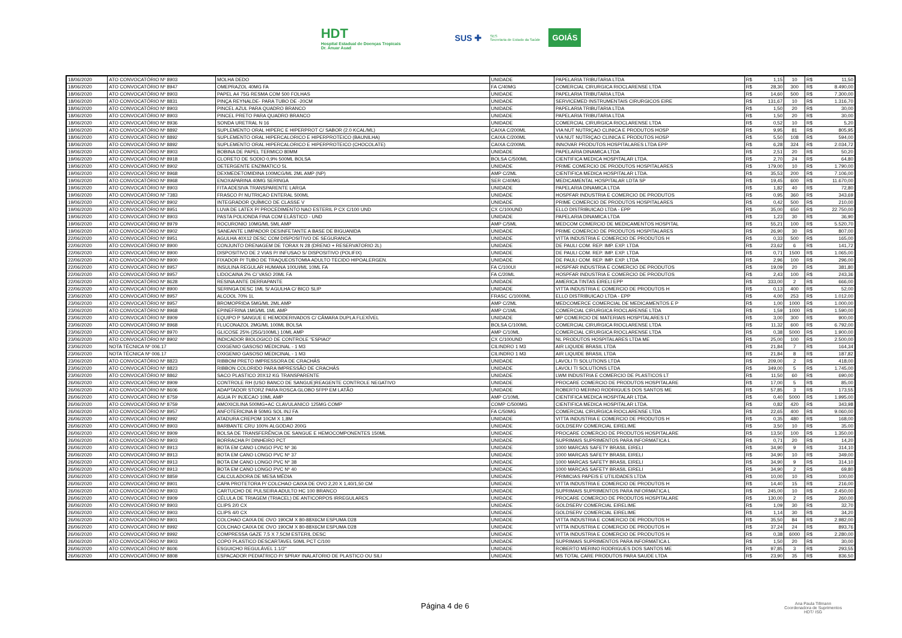HDT
Hospital Estadual de Doenças Tropicais
Dr. Anuar Auad
SUS ✚ SES
Secretaria de Estado da Saúde GOIÁS
| 18/06/2020 | ATO CONVOCATÓRIO Nº 8903 | MOLHA DEDO | UNIDADE | PAPELARIA TRIBUTARIA LTDA | R$ | 1,15 | 10 | R$ | 11,50 |
| 18/06/2020 | ATO CONVOCATÓRIO Nº 8947 | OMEPRAZOL 40MG FA | FA C/40MG | COMERCIAL CIRURGICA RIOCLARENSE LTDA | R$ | 28,30 | 300 | R$ | 8.490,00 |
| 18/06/2020 | ATO CONVOCATÓRIO Nº 8903 | PAPEL A4 75G RESMA COM 500 FOLHAS | UNIDADE | PAPELARIA TRIBUTARIA LTDA | R$ | 14,60 | 500 | R$ | 7.300,00 |
| 18/06/2020 | ATO CONVOCATÓRIO Nº 8831 | PINÇA REYNALDE- PARA TUBO DE -20CM | UNIDADE | SERVICEMED INSTRUMENTAIS CIRURGICOS EIRE | R$ | 131,67 | 10 | R$ | 1.316,70 |
| 18/06/2020 | ATO CONVOCATÓRIO Nº 8903 | PINCEL AZUL PARA QUADRO BRANCO | UNIDADE | PAPELARIA TRIBUTARIA LTDA | R$ | 1,50 | 20 | R$ | 30,00 |
| 18/06/2020 | ATO CONVOCATÓRIO Nº 8903 | PINCEL PRETO PARA QUADRO BRANCO | UNIDADE | PAPELARIA TRIBUTARIA LTDA | R$ | 1,50 | 20 | R$ | 30,00 |
| 18/06/2020 | ATO CONVOCATÓRIO Nº 8936 | SONDA URETRAL N 16 | UNIDADE | COMERCIAL CIRURGICA RIOCLARENSE LTDA | R$ | 0,52 | 10 | R$ | 5,20 |
| 18/06/2020 | ATO CONVOCATÓRIO Nº 8892 | SUPLEMENTO ORAL HIPERC E HIPERPROT C/ SABOR (2.0 KCAL/ML) | CAIXA C/200ML | VIA NUT NUTRIÇAO CLINICA E PRODUTOS HOSP | R$ | 9,95 | 81 | R$ | 805,95 |
| 18/06/2020 | ATO CONVOCATÓRIO Nº 8892 | SUPLEMENTO ORAL HIPERCALORICO E HIPERPROTEICO (BAUNILHA) | CAIXA C/200ML | VIA NUT NUTRIÇAO CLINICA E PRODUTOS HOSP | R$ | 5,50 | 108 | R$ | 594,00 |
| 18/06/2020 | ATO CONVOCATÓRIO Nº 8892 | SUPLEMENTO ORAL HIPERCALORICO E HIPERPROTEICO (CHOCOLATE) | CAIXA C/200ML | INNOVAR PRODUTOS HOSPITALARES LTDA EPP | R$ | 6,28 | 324 | R$ | 2.034,72 |
| 19/06/2020 | ATO CONVOCATÓRIO Nº 8903 | BOBINA DE PAPEL TERMICO 80MM | UNIDADE | PAPELARIA DINAMICA LTDA | R$ | 2,51 | 20 | R$ | 50,20 |
| 19/06/2020 | ATO CONVOCATÓRIO Nº 8918 | CLORETO DE SODIO 0,9% 500ML BOLSA | BOLSA C/500ML | CIENTIFICA MEDICA HOSPITALAR LTDA. | R$ | 2,70 | 24 | R$ | 64,80 |
| 19/06/2020 | ATO CONVOCATÓRIO Nº 8902 | DETERGENTE ENZIMATICO 5L | UNIDADE | PRIME COMERCIO DE PRODUTOS HOSPITALARES | R$ | 179,00 | 10 | R$ | 1.790,00 |
| 19/06/2020 | ATO CONVOCATÓRIO Nº 8968 | DEXMEDETOMIDINA 100MCG/ML 2ML AMP (NP) | AMP C/2ML | CIENTIFICA MEDICA HOSPITALAR LTDA. | R$ | 35,53 | 200 | R$ | 7.106,00 |
| 19/06/2020 | ATO CONVOCATÓRIO Nº 8968 | ENOXAPARINA 40MG SERINGA | SER C/40MG | MEDICAMENTAL HOSPITALAR LDTA SP | R$ | 19,45 | 600 | R$ | 11.670,00 |
| 19/06/2020 | ATO CONVOCATÓRIO Nº 8903 | FITA ADESIVA TRANSPARENTE LARGA | UNIDADE | PAPELARIA DINAMICA LTDA | R$ | 1,82 | 40 | R$ | 72,80 |
| 19/06/2020 | ATO CONVOCATÓRIO Nº 7383 | FRASCO P/ NUTRICAO ENTERAL 500ML | UNIDADE | HOSPFAR INDUSTRIA E COMERCIO DE PRODUTOS | R$ | 0,95 | 360 | R$ | 343,69 |
| 19/06/2020 | ATO CONVOCATÓRIO Nº 8902 | INTEGRADOR QUÍMICO DE CLASSE V | UNIDADE | PRIME COMERCIO DE PRODUTOS HOSPITALARES | R$ | 0,42 | 500 | R$ | 210,00 |
| 19/06/2020 | ATO CONVOCATÓRIO Nº 8951 | LUVA DE LATEX P/ PROCEDIMENTO NAO ESTERIL P CX C/100 UND | CX C/100UND | ELLO DISTRIBUICAO LTDA - EPP | R$ | 35,00 | 650 | R$ | 22.750,00 |
| 19/06/2020 | ATO CONVOCATÓRIO Nº 8903 | PASTA POLIONDA FINA COM ELÁSTICO - UND | UNIDADE | PAPELARIA DINAMICA LTDA | R$ | 1,23 | 30 | R$ | 36,90 |
| 19/06/2020 | ATO CONVOCATÓRIO Nº 8979 | ROCURONIO 10MG/ML 5ML AMP | AMP C/5ML | MEDCOM COMERCIO DE MEDICAMENTOS HOSPITAL | R$ | 55,21 | 100 | R$ | 5.520,70 |
| 19/06/2020 | ATO CONVOCATÓRIO Nº 8902 | SANEANTE LIMPADOR DESINFETANTE A BASE DE BIGUANIDA | UNIDADE | PRIME COMERCIO DE PRODUTOS HOSPITALARES | R$ | 26,90 | 30 | R$ | 807,00 |
| 22/06/2020 | ATO CONVOCATÓRIO Nº 8951 | AGULHA 40X12 DESC COM DISPOSITIVO DE SEGURANCA | UNIDADE | VITTA INDUSTRIA E COMERCIO DE PRODUTOS H | R$ | 0,33 | 500 | R$ | 165,00 |
| 22/06/2020 | ATO CONVOCATÓRIO Nº 8900 | CONJUNTO DRENAGEM DE TORAX N 28 (DRENO + RESERVATORIO 2L) | UNIDADE | DE PAULI COM. REP. IMP. EXP. LTDA | R$ | 23,62 | 6 | R$ | 141,72 |
| 22/06/2020 | ATO CONVOCATÓRIO Nº 8900 | DISPOSITIVO DE 2 VIAS P/ INFUSAO S/ DISPOSITIVO (POLIFIX) | UNIDADE | DE PAULI COM. REP. IMP. EXP. LTDA | R$ | 0,71 | 1500 | R$ | 1.065,00 |
| 22/06/2020 | ATO CONVOCATÓRIO Nº 8900 | FIXADOR P/ TUBO DE TRAQUEOSTOMIA ADULTO TECIDO HIPOALERGEN. | UNIDADE | DE PAULI COM. REP. IMP. EXP. LTDA | R$ | 2,96 | 100 | R$ | 296,00 |
| 22/06/2020 | ATO CONVOCATÓRIO Nº 8957 | INSULINA REGULAR HUMANA 100UI/ML 10ML FA | FA C/100UI | HOSPFAR INDUSTRIA E COMERCIO DE PRODUTOS | R$ | 19,09 | 20 | R$ | 381,80 |
| 22/06/2020 | ATO CONVOCATÓRIO Nº 8957 | LIDOCAINA 2% C/ VASO 20ML FA | FA C/20ML | HOSPFAR INDUSTRIA E COMERCIO DE PRODUTOS | R$ | 2,43 | 100 | R$ | 243,36 |
| 22/06/2020 | ATO CONVOCATÓRIO Nº 8628 | RESINA ANTE DERRAPANTE | UNIDADE | AMERICA TINTAS EIRELI EPP | R$ | 333,00 | 2 | R$ | 666,00 |
| 22/06/2020 | ATO CONVOCATÓRIO Nº 8900 | SERINGA DESC 1ML S/ AGULHA C/ BICO SLIP | UNIDADE | VITTA INDUSTRIA E COMERCIO DE PRODUTOS H | R$ | 0,13 | 400 | R$ | 52,00 |
| 23/06/2020 | ATO CONVOCATÓRIO Nº 8957 | ALCOOL 70% 1L | FRASC C/1000ML | ELLO DISTRIBUICAO LTDA - EPP | R$ | 4,00 | 253 | R$ | 1.012,00 |
| 23/06/2020 | ATO CONVOCATÓRIO Nº 8957 | BROMOPRIDA 5MG/ML 2ML AMP | AMP C/2ML | MEDCOMERCE COMERCIAL DE MEDICAMENTOS E P | R$ | 1,00 | 1000 | R$ | 1.000,00 |
| 23/06/2020 | ATO CONVOCATÓRIO Nº 8968 | EPINEFRINA 1MG/ML 1ML AMP | AMP C/1ML | COMERCIAL CIRURGICA RIOCLARENSE LTDA | R$ | 1,59 | 1000 | R$ | 1.590,00 |
| 23/06/2020 | ATO CONVOCATÓRIO Nº 8909 | EQUIPO P SANGUE E HEMODERIVADOS C/ CÂMARA DUPLA FLEXÍVEL | UNIDADE | MP COMERCIO DE MATERIAIS HOSPITALARES LT | R$ | 3,00 | 300 | R$ | 900,00 |
| 23/06/2020 | ATO CONVOCATÓRIO Nº 8968 | FLUCONAZOL 2MG/ML 100ML BOLSA | BOLSA C/100ML | COMERCIAL CIRURGICA RIOCLARENSE LTDA | R$ | 11,32 | 600 | R$ | 6.792,00 |
| 23/06/2020 | ATO CONVOCATÓRIO Nº 8970 | GLICOSE 25% (25G/100ML) 10ML AMP | AMP C/10ML | COMERCIAL CIRURGICA RIOCLARENSE LTDA | R$ | 0,38 | 5000 | R$ | 1.900,00 |
| 23/06/2020 | ATO CONVOCATÓRIO Nº 8902 | INDICADOR BIOLOGICO DE CONTROLE "ESPIAO" | CX C/100UND | NL PRODUTOS HOSPITALARES LTDA ME | R$ | 25,00 | 100 | R$ | 2.500,00 |
| 23/06/2020 | NOTA TÉCNICA Nº 006.17 | OXIGENIO GASOSO MEDICINAL - 1 M3 | CILINDRO 1 M3 | AIR LIQUIDE BRASIL LTDA | R$ | 21,84 | 7 | R$ | 164,34 |
| 23/06/2020 | NOTA TÉCNICA Nº 006.17 | OXIGENIO GASOSO MEDICINAL - 1 M3 | CILINDRO 1 M3 | AIR LIQUIDE BRASIL LTDA | R$ | 21,84 | 8 | R$ | 187,82 |
| 23/06/2020 | ATO CONVOCATÓRIO Nº 8823 | RIBBOM PRETO IMPRESSORA DE CRACHÁS | UNIDADE | LAVOLI TI SOLUTIONS LTDA | R$ | 209,00 | 2 | R$ | 418,00 |
| 23/06/2020 | ATO CONVOCATÓRIO Nº 8823 | RIBBON COLORIDO PARA IMPRESSÃO DE CRACHÁS | UNIDADE | LAVOLI TI SOLUTIONS LTDA | R$ | 349,00 | 5 | R$ | 1.745,00 |
| 23/06/2020 | ATO CONVOCATÓRIO Nº 8862 | SACO PLASTICO 20X12 KG TRANSPARENTE | UNIDADE | LWM INDUSTRIA E COMERCIO DE PLASTICOS LT | R$ | 11,50 | 60 | R$ | 690,00 |
| 26/06/2020 | ATO CONVOCATÓRIO Nº 8909 | CONTROLE RH (USO BANCO DE SANGUE)REAGENTE CONTROLE NEGATIVO | UNIDADE | PROCARE COMERCIO DE PRODUTOS HOSPITALARE | R$ | 17,00 | 5 | R$ | 85,00 |
| 26/06/2020 | ATO CONVOCATÓRIO Nº 8606 | ADAPTADOR STORZ PARA ROSCA GLOBO 5FPP EM LATÃO | UNIDADE | ROBERTO MERINO RODRIGUES DOS SANTOS ME | R$ | 57,85 | 3 | R$ | 173,55 |
| 26/06/2020 | ATO CONVOCATÓRIO Nº 8759 | AGUA P/ INJECAO 10ML AMP | AMP C/10ML | CIENTIFICA MEDICA HOSPITALAR LTDA. | R$ | 0,40 | 5000 | R$ | 1.995,00 |
| 26/06/2020 | ATO CONVOCATÓRIO Nº 8759 | AMOXICILINA 500MG+AC CLAVULANICO 125MG COMP | COMP C/500MG | CIENTIFICA MEDICA HOSPITALAR LTDA. | R$ | 0,82 | 420 | R$ | 343,98 |
| 26/06/2020 | ATO CONVOCATÓRIO Nº 8957 | ANFOTERICINA B 50MG SOL INJ FA | FA C/50MG | COMERCIAL CIRURGICA RIOCLARENSE LTDA | R$ | 22,65 | 400 | R$ | 9.060,00 |
| 26/06/2020 | ATO CONVOCATÓRIO Nº 8992 | ATADURA CREPOM 10CM X 1,8M | UNIDADE | VITTA INDUSTRIA E COMERCIO DE PRODUTOS H | R$ | 0,35 | 480 | R$ | 168,00 |
| 26/06/2020 | ATO CONVOCATÓRIO Nº 8903 | BARBANTE CRU 100% ALGODAO 200G | UNIDADE | GOLDSERV COMERCIAL EIRELIME | R$ | 3,50 | 10 | R$ | 35,00 |
| 26/06/2020 | ATO CONVOCATÓRIO Nº 8909 | BOLSA DE TRANSFERÊNCIA DE SANGUE E HEMOCOMPONENTES 150ML | UNIDADE | PROCARE COMERCIO DE PRODUTOS HOSPITALARE | R$ | 13,50 | 100 | R$ | 1.350,00 |
| 26/06/2020 | ATO CONVOCATÓRIO Nº 8903 | BORRACHA P/ DINHEIRO PCT | UNIDADE | SUPRIMAIS SUPRIMENTOS PARA INFORMATICA L | R$ | 0,71 | 20 | R$ | 14,20 |
| 26/06/2020 | ATO CONVOCATÓRIO Nº 8913 | BOTA EM CANO LONGO PVC Nº 36 | UNIDADE | 1000 MARCAS SAFETY BRASIL EIRELI | R$ | 34,90 | 9 | R$ | 314,10 |
| 26/06/2020 | ATO CONVOCATÓRIO Nº 8913 | BOTA EM CANO LONGO PVC Nº 37 | UNIDADE | 1000 MARCAS SAFETY BRASIL EIRELI | R$ | 34,90 | 10 | R$ | 349,00 |
| 26/06/2020 | ATO CONVOCATÓRIO Nº 8913 | BOTA EM CANO LONGO PVC Nº 38 | UNIDADE | 1000 MARCAS SAFETY BRASIL EIRELI | R$ | 34,90 | 9 | R$ | 314,10 |
| 26/06/2020 | ATO CONVOCATÓRIO Nº 8913 | BOTA EM CANO LONGO PVC Nº 40 | UNIDADE | 1000 MARCAS SAFETY BRASIL EIRELI | R$ | 34,90 | 2 | R$ | 69,80 |
| 26/06/2020 | ATO CONVOCATÓRIO Nº 8859 | CALCULADORA DE MESA MÉDIA | UNIDADE | PRIMICIAS PAPEIS E UTILIDADES LTDA | R$ | 10,00 | 10 | R$ | 100,00 |
| 26/06/2020 | ATO CONVOCATÓRIO Nº 8901 | CAPA PROTETORA P/ COLCHAO CAIXA DE OVO 2,20 X 1,40/1,50 CM | UNIDADE | VITTA INDUSTRIA E COMERCIO DE PRODUTOS H | R$ | 14,40 | 15 | R$ | 216,00 |
| 26/06/2020 | ATO CONVOCATÓRIO Nº 8903 | CARTUCHO DE PULSEIRA ADULTO HC 100 BRANCO | UNIDADE | SUPRIMAIS SUPRIMENTOS PARA INFORMATICA L | R$ | 245,00 | 10 | R$ | 2.450,00 |
| 26/06/2020 | ATO CONVOCATÓRIO Nº 8909 | CÉLULA DE TRIAGEM (TRIACEL) DE ANTICORPOS IRREGULARES | UNIDADE | PROCARE COMERCIO DE PRODUTOS HOSPITALARE | R$ | 130,00 | 2 | R$ | 260,00 |
| 26/06/2020 | ATO CONVOCATÓRIO Nº 8903 | CLIPS 2/0 CX | UNIDADE | GOLDSERV COMERCIAL EIRELIME | R$ | 1,09 | 30 | R$ | 32,70 |
| 26/06/2020 | ATO CONVOCATÓRIO Nº 8903 | CLIPS 4/0 CX | UNIDADE | GOLDSERV COMERCIAL EIRELIME | R$ | 1,14 | 30 | R$ | 34,20 |
| 26/06/2020 | ATO CONVOCATÓRIO Nº 8901 | COLCHAO CAIXA DE OVO 190CM X 80-88X6CM ESPUMA D28 | UNIDADE | VITTA INDUSTRIA E COMERCIO DE PRODUTOS H | R$ | 35,50 | 84 | R$ | 2.982,00 |
| 26/06/2020 | ATO CONVOCATÓRIO Nº 8992 | COLCHAO CAIXA DE OVO 190CM X 80-88X6CM ESPUMA D28 | UNIDADE | VITTA INDUSTRIA E COMERCIO DE PRODUTOS H | R$ | 37,24 | 24 | R$ | 893,76 |
| 26/06/2020 | ATO CONVOCATÓRIO Nº 8992 | COMPRESSA GAZE 7,5 X 7,5CM ESTERIL DESC | UNIDADE | VITTA INDUSTRIA E COMERCIO DE PRODUTOS H | R$ | 0,38 | 6000 | R$ | 2.280,00 |
| 26/06/2020 | ATO CONVOCATÓRIO Nº 8903 | COPO PLASTICO DESCARTAVEL 50ML PCT C/100 | UNIDADE | SUPRIMAIS SUPRIMENTOS PARA INFORMATICA L | R$ | 1,50 | 20 | R$ | 30,00 |
| 26/06/2020 | ATO CONVOCATÓRIO Nº 8606 | ESGUICHO REGULÁVEL 1.1/2'' | UNIDADE | ROBERTO MERINO RODRIGUES DOS SANTOS ME | R$ | 97,85 | 3 | R$ | 293,55 |
| 26/06/2020 | ATO CONVOCATÓRIO Nº 8808 | ESPACADOR PEDIATRICO P/ SPRAY INALATORIO DE PLASTICO OU SILI | UNIDADE | MS TOTAL CARE PRODUTOS PARA SAUDE LTDA | R$ | 23,90 | 35 | R$ | 836,50 |
Página 4 de 6
Ana Paula Tillmann
Coordenadora de Suprimentos
HDT/ ISG